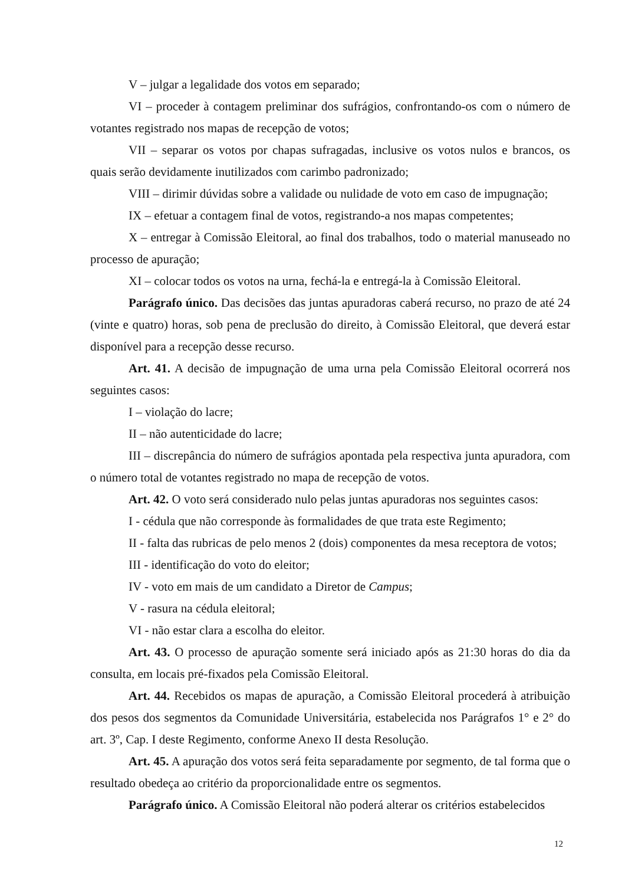V – julgar a legalidade dos votos em separado;
VI – proceder à contagem preliminar dos sufrágios, confrontando-os com o número de votantes registrado nos mapas de recepção de votos;
VII – separar os votos por chapas sufragadas, inclusive os votos nulos e brancos, os quais serão devidamente inutilizados com carimbo padronizado;
VIII – dirimir dúvidas sobre a validade ou nulidade de voto em caso de impugnação;
IX – efetuar a contagem final de votos, registrando-a nos mapas competentes;
X – entregar à Comissão Eleitoral, ao final dos trabalhos, todo o material manuseado no processo de apuração;
XI – colocar todos os votos na urna, fechá-la e entregá-la à Comissão Eleitoral.
Parágrafo único. Das decisões das juntas apuradoras caberá recurso, no prazo de até 24 (vinte e quatro) horas, sob pena de preclusão do direito, à Comissão Eleitoral, que deverá estar disponível para a recepção desse recurso.
Art. 41. A decisão de impugnação de uma urna pela Comissão Eleitoral ocorrerá nos seguintes casos:
I – violação do lacre;
II – não autenticidade do lacre;
III – discrepância do número de sufrágios apontada pela respectiva junta apuradora, com o número total de votantes registrado no mapa de recepção de votos.
Art. 42. O voto será considerado nulo pelas juntas apuradoras nos seguintes casos:
I - cédula que não corresponde às formalidades de que trata este Regimento;
II - falta das rubricas de pelo menos 2 (dois) componentes da mesa receptora de votos;
III - identificação do voto do eleitor;
IV - voto em mais de um candidato a Diretor de Campus;
V - rasura na cédula eleitoral;
VI - não estar clara a escolha do eleitor.
Art. 43. O processo de apuração somente será iniciado após as 21:30 horas do dia da consulta, em locais pré-fixados pela Comissão Eleitoral.
Art. 44. Recebidos os mapas de apuração, a Comissão Eleitoral procederá à atribuição dos pesos dos segmentos da Comunidade Universitária, estabelecida nos Parágrafos 1° e 2° do art. 3º, Cap. I deste Regimento, conforme Anexo II desta Resolução.
Art. 45. A apuração dos votos será feita separadamente por segmento, de tal forma que o resultado obedeça ao critério da proporcionalidade entre os segmentos.
Parágrafo único. A Comissão Eleitoral não poderá alterar os critérios estabelecidos
12